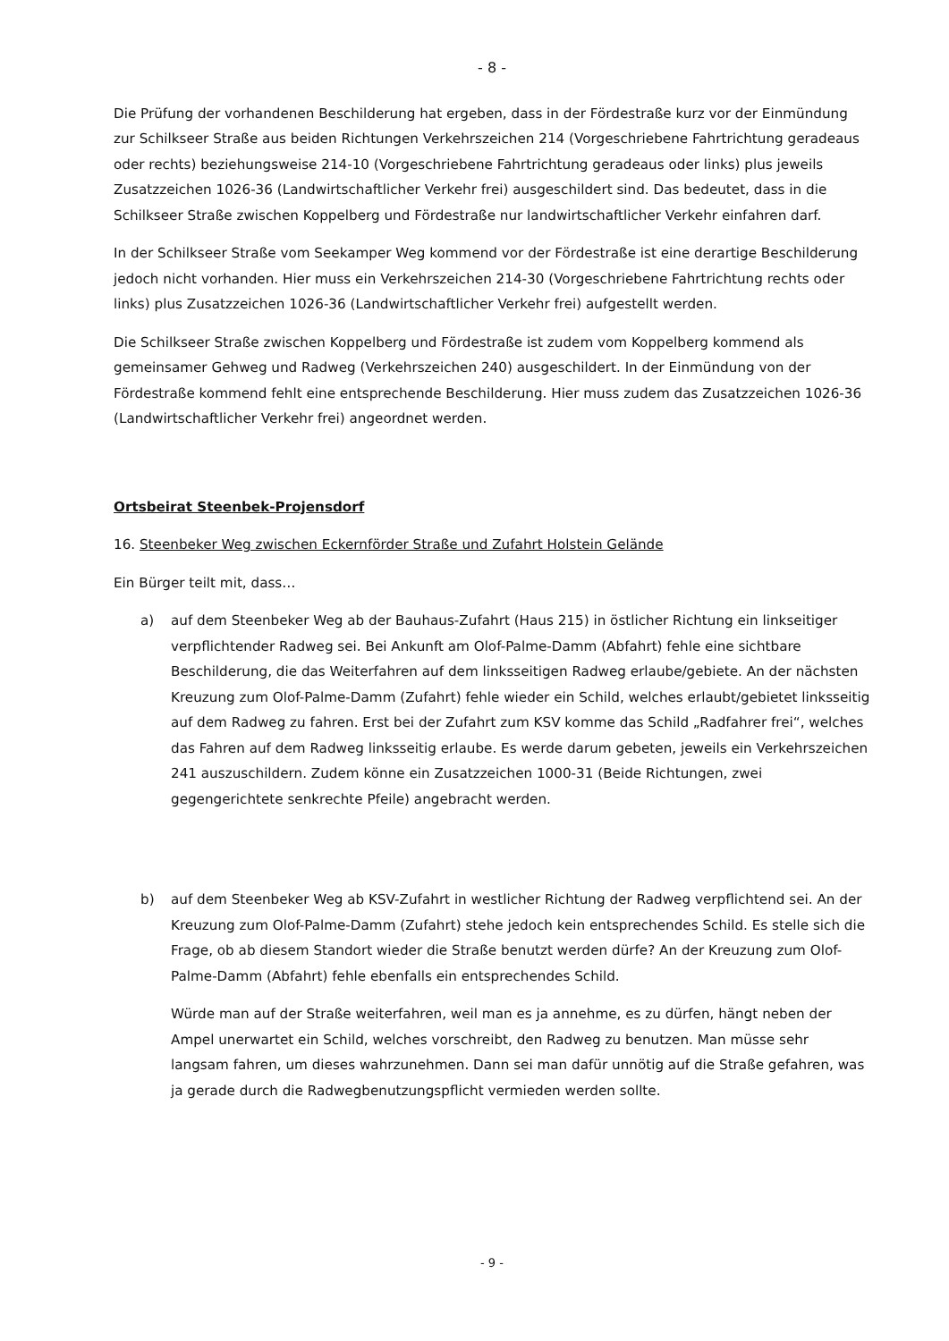- 8 -
Die Prüfung der vorhandenen Beschilderung hat ergeben, dass in der Fördestraße kurz vor der Einmündung zur Schilkseer Straße aus beiden Richtungen Verkehrszeichen 214 (Vorgeschriebene Fahrtrichtung geradeaus oder rechts) beziehungsweise 214-10 (Vorgeschriebene Fahrtrichtung geradeaus oder links) plus jeweils Zusatzzeichen 1026-36 (Landwirtschaftlicher Verkehr frei) ausgeschildert sind. Das bedeutet, dass in die Schilkseer Straße zwischen Koppelberg und Fördestraße nur landwirtschaftlicher Verkehr einfahren darf.
In der Schilkseer Straße vom Seekamper Weg kommend vor der Fördestraße ist eine derartige Beschilderung jedoch nicht vorhanden. Hier muss ein Verkehrszeichen 214-30 (Vorgeschriebene Fahrtrichtung rechts oder links) plus Zusatzzeichen 1026-36 (Landwirtschaftlicher Verkehr frei) aufgestellt werden.
Die Schilkseer Straße zwischen Koppelberg und Fördestraße ist zudem vom Koppelberg kommend als gemeinsamer Gehweg und Radweg (Verkehrszeichen 240) ausgeschildert. In der Einmündung von der Fördestraße kommend fehlt eine entsprechende Beschilderung. Hier muss zudem das Zusatzzeichen 1026-36 (Landwirtschaftlicher Verkehr frei) angeordnet werden.
Ortsbeirat Steenbek-Projensdorf
16. Steenbeker Weg zwischen Eckernförder Straße und Zufahrt Holstein Gelände
Ein Bürger teilt mit, dass…
a) auf dem Steenbeker Weg ab der Bauhaus-Zufahrt (Haus 215) in östlicher Richtung ein linkseitiger verpflichtender Radweg sei. Bei Ankunft am Olof-Palme-Damm (Abfahrt) fehle eine sichtbare Beschilderung, die das Weiterfahren auf dem linksseitigen Radweg erlaube/gebiete. An der nächsten Kreuzung zum Olof-Palme-Damm (Zufahrt) fehle wieder ein Schild, welches erlaubt/gebietet linksseitig auf dem Radweg zu fahren. Erst bei der Zufahrt zum KSV komme das Schild „Radfahrer frei“, welches das Fahren auf dem Radweg linksseitig erlaube. Es werde darum gebeten, jeweils ein Verkehrszeichen 241 auszuschildern. Zudem könne ein Zusatzzeichen 1000-31 (Beide Richtungen, zwei gegengerichtete senkrechte Pfeile) angebracht werden.
b) auf dem Steenbeker Weg ab KSV-Zufahrt in westlicher Richtung der Radweg verpflichtend sei. An der Kreuzung zum Olof-Palme-Damm (Zufahrt) stehe jedoch kein entsprechendes Schild. Es stelle sich die Frage, ob ab diesem Standort wieder die Straße benutzt werden dürfe? An der Kreuzung zum Olof-Palme-Damm (Abfahrt) fehle ebenfalls ein entsprechendes Schild.
Würde man auf der Straße weiterfahren, weil man es ja annehme, es zu dürfen, hängt neben der Ampel unerwartet ein Schild, welches vorschreibt, den Radweg zu benutzen. Man müsse sehr langsam fahren, um dieses wahrzunehmen. Dann sei man dafür unnötig auf die Straße gefahren, was ja gerade durch die Radwegbenutzungspflicht vermieden werden sollte.
- 9 -